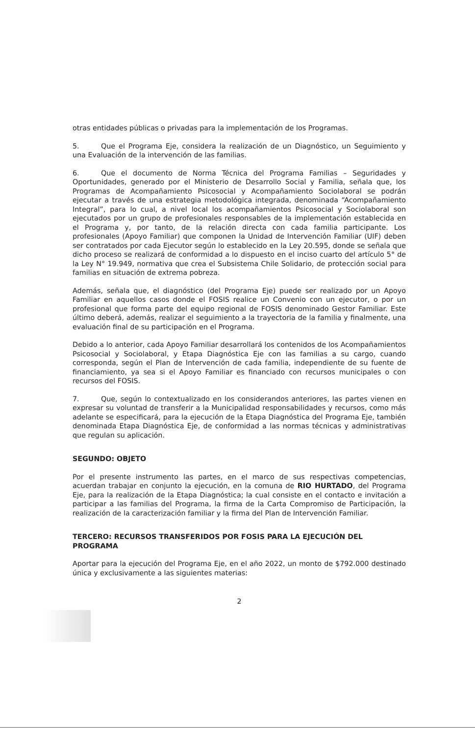otras entidades públicas o privadas para la implementación de los Programas.
5. Que el Programa Eje, considera la realización de un Diagnóstico, un Seguimiento y una Evaluación de la intervención de las familias.
6. Que el documento de Norma Técnica del Programa Familias – Seguridades y Oportunidades, generado por el Ministerio de Desarrollo Social y Familia, señala que, los Programas de Acompañamiento Psicosocial y Acompañamiento Sociolaboral se podrán ejecutar a través de una estrategia metodológica integrada, denominada “Acompañamiento Integral”, para lo cual, a nivel local los acompañamientos Psicosocial y Sociolaboral son ejecutados por un grupo de profesionales responsables de la implementación establecida en el Programa y, por tanto, de la relación directa con cada familia participante. Los profesionales (Apoyo Familiar) que componen la Unidad de Intervención Familiar (UIF) deben ser contratados por cada Ejecutor según lo establecido en la Ley 20.595, donde se señala que dicho proceso se realizará de conformidad a lo dispuesto en el inciso cuarto del artículo 5° de la Ley N° 19.949, normativa que crea el Subsistema Chile Solidario, de protección social para familias en situación de extrema pobreza.
Además, señala que, el diagnóstico (del Programa Eje) puede ser realizado por un Apoyo Familiar en aquellos casos donde el FOSIS realice un Convenio con un ejecutor, o por un profesional que forma parte del equipo regional de FOSIS denominado Gestor Familiar. Este último deberá, además, realizar el seguimiento a la trayectoria de la familia y finalmente, una evaluación final de su participación en el Programa.
Debido a lo anterior, cada Apoyo Familiar desarrollará los contenidos de los Acompañamientos Psicosocial y Sociolaboral, y Etapa Diagnóstica Eje con las familias a su cargo, cuando corresponda, según el Plan de Intervención de cada familia, independiente de su fuente de financiamiento, ya sea si el Apoyo Familiar es financiado con recursos municipales o con recursos del FOSIS.
7. Que, según lo contextualizado en los considerandos anteriores, las partes vienen en expresar su voluntad de transferir a la Municipalidad responsabilidades y recursos, como más adelante se especificará, para la ejecución de la Etapa Diagnóstica del Programa Eje, también denominada Etapa Diagnóstica Eje, de conformidad a las normas técnicas y administrativas que regulan su aplicación.
SEGUNDO: OBJETO
Por el presente instrumento las partes, en el marco de sus respectivas competencias, acuerdan trabajar en conjunto la ejecución, en la comuna de RIO HURTADO, del Programa Eje, para la realización de la Etapa Diagnóstica; la cual consiste en el contacto e invitación a participar a las familias del Programa, la firma de la Carta Compromiso de Participación, la realización de la caracterización familiar y la firma del Plan de Intervención Familiar.
TERCERO: RECURSOS TRANSFERIDOS POR FOSIS PARA LA EJECUCIÓN DEL PROGRAMA
Aportar para la ejecución del Programa Eje, en el año 2022, un monto de $792.000 destinado única y exclusivamente a las siguientes materias:
2